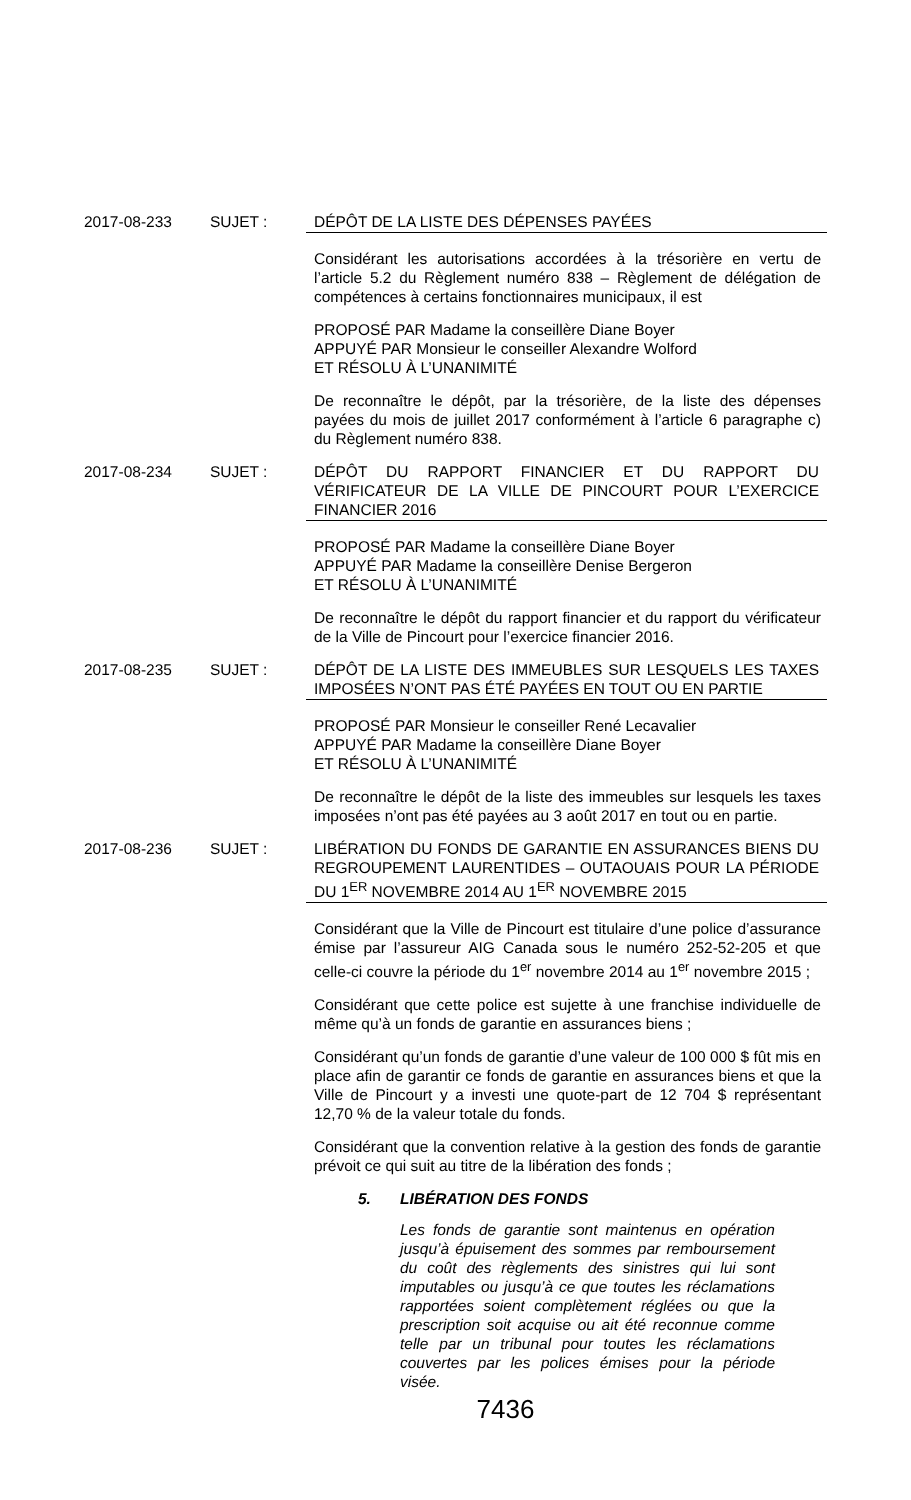2017-08-233 SUJET : DÉPÔT DE LA LISTE DES DÉPENSES PAYÉES
Considérant les autorisations accordées à la trésorière en vertu de l’article 5.2 du Règlement numéro 838 – Règlement de délégation de compétences à certains fonctionnaires municipaux, il est
PROPOSÉ PAR Madame la conseillère Diane Boyer
APPUYÉ PAR Monsieur le conseiller Alexandre Wolford
ET RÉSOLU À L’UNANIMITÉ
De reconnaître le dépôt, par la trésorière, de la liste des dépenses payées du mois de juillet 2017 conformément à l’article 6 paragraphe c) du Règlement numéro 838.
2017-08-234 SUJET : DÉPÔT DU RAPPORT FINANCIER ET DU RAPPORT DU VÉRIFICATEUR DE LA VILLE DE PINCOURT POUR L’EXERCICE FINANCIER 2016
PROPOSÉ PAR Madame la conseillère Diane Boyer
APPUYÉ PAR Madame la conseillère Denise Bergeron
ET RÉSOLU À L’UNANIMITÉ
De reconnaître le dépôt du rapport financier et du rapport du vérificateur de la Ville de Pincourt pour l’exercice financier 2016.
2017-08-235 SUJET : DÉPÔT DE LA LISTE DES IMMEUBLES SUR LESQUELS LES TAXES IMPOSÉES N’ONT PAS ÉTÉ PAYÉES EN TOUT OU EN PARTIE
PROPOSÉ PAR Monsieur le conseiller René Lecavalier
APPUYÉ PAR Madame la conseillère Diane Boyer
ET RÉSOLU À L’UNANIMITÉ
De reconnaître le dépôt de la liste des immeubles sur lesquels les taxes imposées n’ont pas été payées au 3 août 2017 en tout ou en partie.
2017-08-236 SUJET : LIBÉRATION DU FONDS DE GARANTIE EN ASSURANCES BIENS DU REGROUPEMENT LAURENTIDES – OUTAOUAIS POUR LA PÉRIODE DU 1<sup>ER</sup> NOVEMBRE 2014 AU 1<sup>ER</sup> NOVEMBRE 2015
Considérant que la Ville de Pincourt est titulaire d’une police d’assurance émise par l’assureur AIG Canada sous le numéro 252-52-205 et que celle-ci couvre la période du 1<sup>er</sup> novembre 2014 au 1<sup>er</sup> novembre 2015 ;
Considérant que cette police est sujette à une franchise individuelle de même qu’à un fonds de garantie en assurances biens ;
Considérant qu’un fonds de garantie d’une valeur de 100 000 $ fût mis en place afin de garantir ce fonds de garantie en assurances biens et que la Ville de Pincourt y a investi une quote-part de 12 704 $ représentant 12,70 % de la valeur totale du fonds.
Considérant que la convention relative à la gestion des fonds de garantie prévoit ce qui suit au titre de la libération des fonds ;
5. LIBÉRATION DES FONDS
Les fonds de garantie sont maintenus en opération jusqu’à épuisement des sommes par remboursement du coût des règlements des sinistres qui lui sont imputables ou jusqu’à ce que toutes les réclamations rapportées soient complètement réglées ou que la prescription soit acquise ou ait été reconnue comme telle par un tribunal pour toutes les réclamations couvertes par les polices émises pour la période visée.
7436